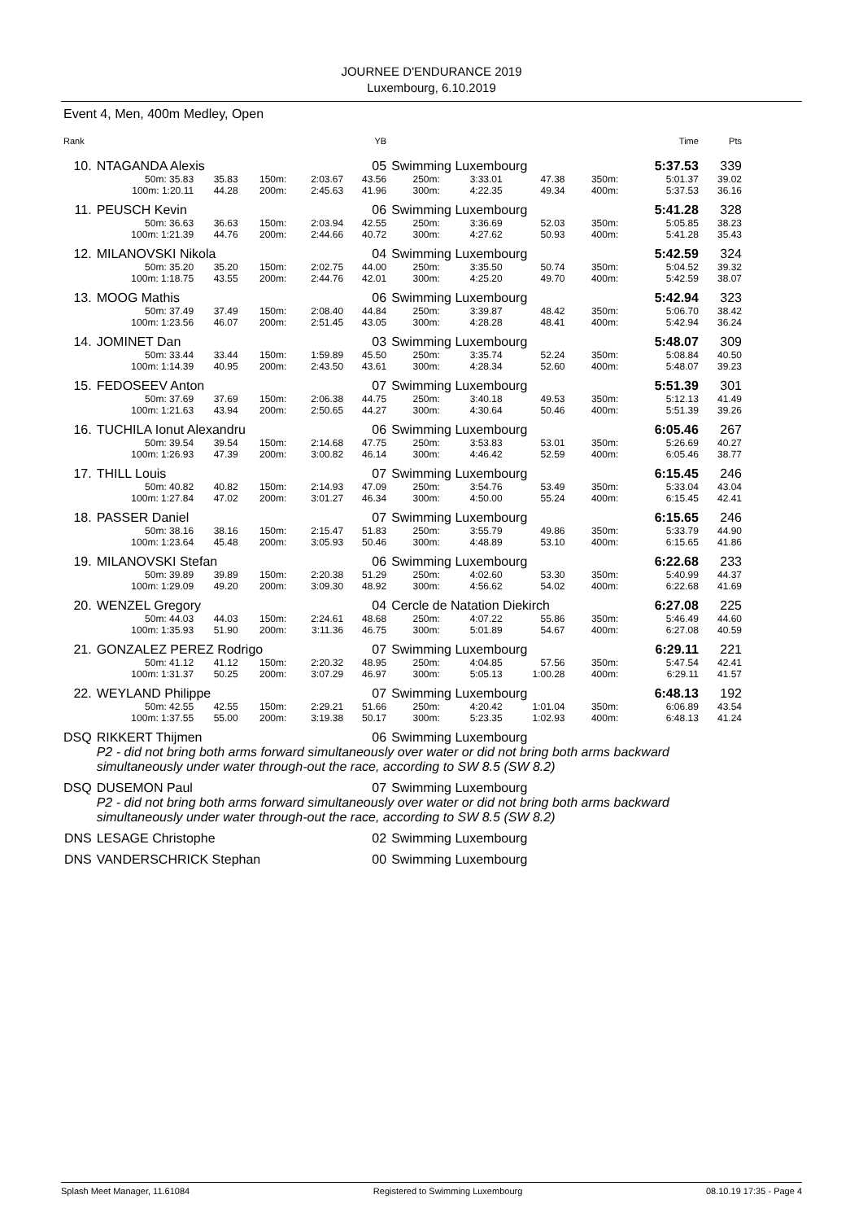JOURNEE D'ENDURANCE 2019
Luxembourg, 6.10.2019
Event 4, Men, 400m Medley, Open
| Rank | | | | | YB | | | | | | Time | Pts |
| --- | --- | --- | --- | --- | --- | --- | --- | --- | --- | --- | --- | --- |
| 10. | NTAGANDA Alexis | | | | 05 | Swimming Luxembourg | | | | | 5:37.53 | 339 |
| | 50m: 35.83 | 35.83 | 150m: | 2:03.67 | 43.56 | 250m: | 3:33.01 | 47.38 | 350m: | | 5:01.37 | 39.02 |
| | 100m: 1:20.11 | 44.28 | 200m: | 2:45.63 | 41.96 | 300m: | 4:22.35 | 49.34 | 400m: | | 5:37.53 | 36.16 |
| 11. | PEUSCH Kevin | | | | 06 | Swimming Luxembourg | | | | | 5:41.28 | 328 |
| | 50m: 36.63 | 36.63 | 150m: | 2:03.94 | 42.55 | 250m: | 3:36.69 | 52.03 | 350m: | | 5:05.85 | 38.23 |
| | 100m: 1:21.39 | 44.76 | 200m: | 2:44.66 | 40.72 | 300m: | 4:27.62 | 50.93 | 400m: | | 5:41.28 | 35.43 |
| 12. | MILANOVSKI Nikola | | | | 04 | Swimming Luxembourg | | | | | 5:42.59 | 324 |
| | 50m: 35.20 | 35.20 | 150m: | 2:02.75 | 44.00 | 250m: | 3:35.50 | 50.74 | 350m: | | 5:04.52 | 39.32 |
| | 100m: 1:18.75 | 43.55 | 200m: | 2:44.76 | 42.01 | 300m: | 4:25.20 | 49.70 | 400m: | | 5:42.59 | 38.07 |
| 13. | MOOG Mathis | | | | 06 | Swimming Luxembourg | | | | | 5:42.94 | 323 |
| | 50m: 37.49 | 37.49 | 150m: | 2:08.40 | 44.84 | 250m: | 3:39.87 | 48.42 | 350m: | | 5:06.70 | 38.42 |
| | 100m: 1:23.56 | 46.07 | 200m: | 2:51.45 | 43.05 | 300m: | 4:28.28 | 48.41 | 400m: | | 5:42.94 | 36.24 |
| 14. | JOMINET Dan | | | | 03 | Swimming Luxembourg | | | | | 5:48.07 | 309 |
| | 50m: 33.44 | 33.44 | 150m: | 1:59.89 | 45.50 | 250m: | 3:35.74 | 52.24 | 350m: | | 5:08.84 | 40.50 |
| | 100m: 1:14.39 | 40.95 | 200m: | 2:43.50 | 43.61 | 300m: | 4:28.34 | 52.60 | 400m: | | 5:48.07 | 39.23 |
| 15. | FEDOSEEV Anton | | | | 07 | Swimming Luxembourg | | | | | 5:51.39 | 301 |
| | 50m: 37.69 | 37.69 | 150m: | 2:06.38 | 44.75 | 250m: | 3:40.18 | 49.53 | 350m: | | 5:12.13 | 41.49 |
| | 100m: 1:21.63 | 43.94 | 200m: | 2:50.65 | 44.27 | 300m: | 4:30.64 | 50.46 | 400m: | | 5:51.39 | 39.26 |
| 16. | TUCHILA Ionut Alexandru | | | | 06 | Swimming Luxembourg | | | | | 6:05.46 | 267 |
| | 50m: 39.54 | 39.54 | 150m: | 2:14.68 | 47.75 | 250m: | 3:53.83 | 53.01 | 350m: | | 5:26.69 | 40.27 |
| | 100m: 1:26.93 | 47.39 | 200m: | 3:00.82 | 46.14 | 300m: | 4:46.42 | 52.59 | 400m: | | 6:05.46 | 38.77 |
| 17. | THILL Louis | | | | 07 | Swimming Luxembourg | | | | | 6:15.45 | 246 |
| | 50m: 40.82 | 40.82 | 150m: | 2:14.93 | 47.09 | 250m: | 3:54.76 | 53.49 | 350m: | | 5:33.04 | 43.04 |
| | 100m: 1:27.84 | 47.02 | 200m: | 3:01.27 | 46.34 | 300m: | 4:50.00 | 55.24 | 400m: | | 6:15.45 | 42.41 |
| 18. | PASSER Daniel | | | | 07 | Swimming Luxembourg | | | | | 6:15.65 | 246 |
| | 50m: 38.16 | 38.16 | 150m: | 2:15.47 | 51.83 | 250m: | 3:55.79 | 49.86 | 350m: | | 5:33.79 | 44.90 |
| | 100m: 1:23.64 | 45.48 | 200m: | 3:05.93 | 50.46 | 300m: | 4:48.89 | 53.10 | 400m: | | 6:15.65 | 41.86 |
| 19. | MILANOVSKI Stefan | | | | 06 | Swimming Luxembourg | | | | | 6:22.68 | 233 |
| | 50m: 39.89 | 39.89 | 150m: | 2:20.38 | 51.29 | 250m: | 4:02.60 | 53.30 | 350m: | | 5:40.99 | 44.37 |
| | 100m: 1:29.09 | 49.20 | 200m: | 3:09.30 | 48.92 | 300m: | 4:56.62 | 54.02 | 400m: | | 6:22.68 | 41.69 |
| 20. | WENZEL Gregory | | | | 04 | Cercle de Natation Diekirch | | | | | 6:27.08 | 225 |
| | 50m: 44.03 | 44.03 | 150m: | 2:24.61 | 48.68 | 250m: | 4:07.22 | 55.86 | 350m: | | 5:46.49 | 44.60 |
| | 100m: 1:35.93 | 51.90 | 200m: | 3:11.36 | 46.75 | 300m: | 5:01.89 | 54.67 | 400m: | | 6:27.08 | 40.59 |
| 21. | GONZALEZ PEREZ Rodrigo | | | | 07 | Swimming Luxembourg | | | | | 6:29.11 | 221 |
| | 50m: 41.12 | 41.12 | 150m: | 2:20.32 | 48.95 | 250m: | 4:04.85 | 57.56 | 350m: | | 5:47.54 | 42.41 |
| | 100m: 1:31.37 | 50.25 | 200m: | 3:07.29 | 46.97 | 300m: | 5:05.13 | 1:00.28 | 400m: | | 6:29.11 | 41.57 |
| 22. | WEYLAND Philippe | | | | 07 | Swimming Luxembourg | | | | | 6:48.13 | 192 |
| | 50m: 42.55 | 42.55 | 150m: | 2:29.21 | 51.66 | 250m: | 4:20.42 | 1:01.04 | 350m: | | 6:06.89 | 43.54 |
| | 100m: 1:37.55 | 55.00 | 200m: | 3:19.38 | 50.17 | 300m: | 5:23.35 | 1:02.93 | 400m: | | 6:48.13 | 41.24 |
| DSQ | RIKKERT Thijmen | | | | 06 | Swimming Luxembourg | | | | | | |
| | P2 - did not bring both arms forward simultaneously over water or did not bring both arms backward simultaneously under water through-out the race, according to SW 8.5 (SW 8.2) | | | | | | | | | | | |
| DSQ | DUSEMON Paul | | | | 07 | Swimming Luxembourg | | | | | | |
| | P2 - did not bring both arms forward simultaneously over water or did not bring both arms backward simultaneously under water through-out the race, according to SW 8.5 (SW 8.2) | | | | | | | | | | | |
| DNS | LESAGE Christophe | | | | 02 | Swimming Luxembourg | | | | | | |
| DNS | VANDERSCHRICK Stephan | | | | 00 | Swimming Luxembourg | | | | | | |
Splash Meet Manager, 11.61084 Registered to Swimming Luxembourg 08.10.19 17:35 - Page 4